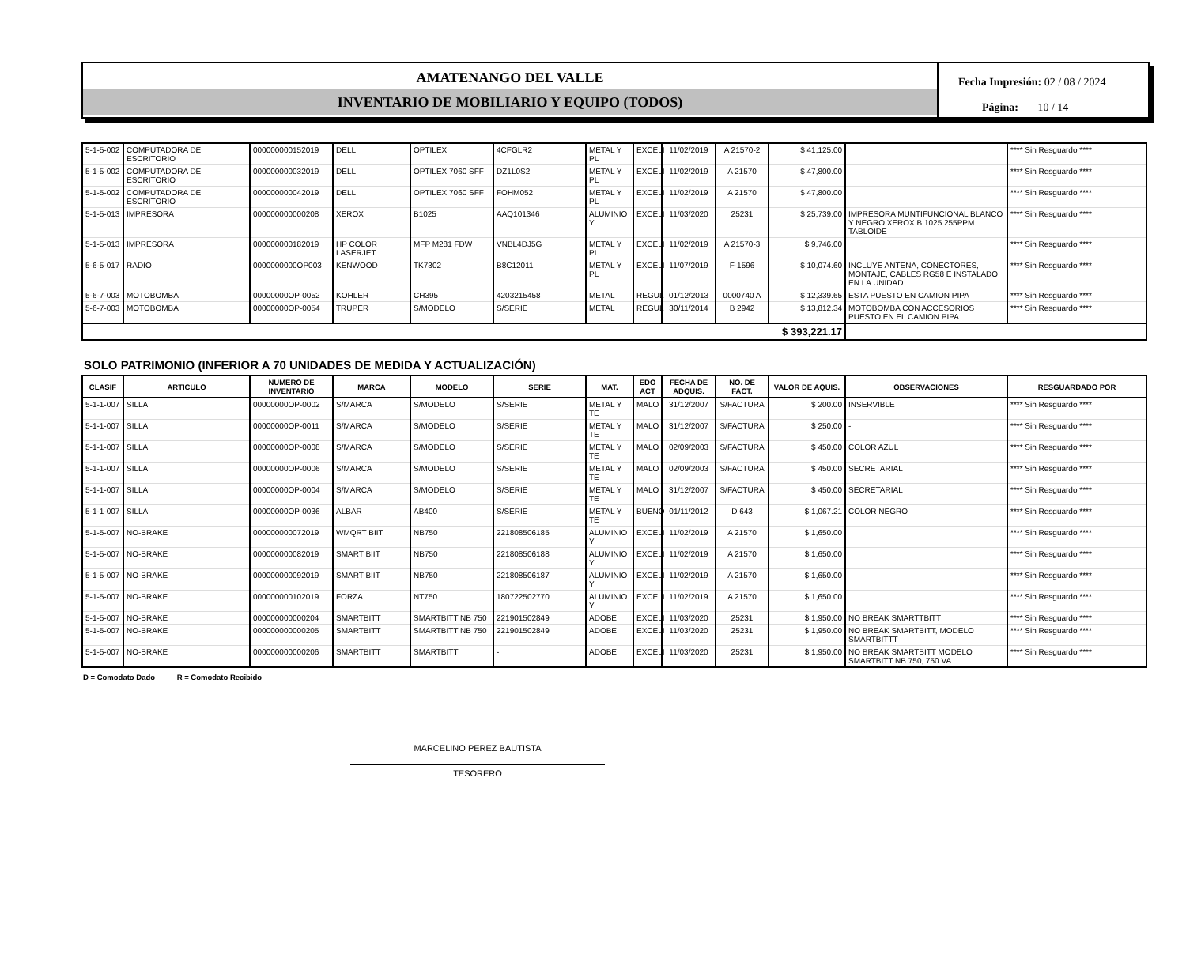AMATENANGO DEL VALLE
INVENTARIO DE MOBILIARIO Y EQUIPO (TODOS)
Fecha Impresión: 02 / 08 / 2024
Página: 10 / 14
| 5-1-5-002 | COMPUTADORA DE ESCRITORIO | 000000000152019 | DELL | OPTILEX | 4CFGLR2 | METAL Y PL | EXCELI | 11/02/2019 | A 21570-2 | $ 41,125.00 | | **** Sin Resguardo **** |
| 5-1-5-002 | COMPUTADORA DE ESCRITORIO | 000000000032019 | DELL | OPTILEX 7060 SFF | DZ1L0S2 | METAL Y PL | EXCELI | 11/02/2019 | A 21570 | $ 47,800.00 | | **** Sin Resguardo **** |
| 5-1-5-002 | COMPUTADORA DE ESCRITORIO | 000000000042019 | DELL | OPTILEX 7060 SFF | FOHM052 | METAL Y PL | EXCELI | 11/02/2019 | A 21570 | $ 47,800.00 | | **** Sin Resguardo **** |
| 5-1-5-013 | IMPRESORA | 000000000000208 | XEROX | B1025 | AAQ101346 | ALUMINIO Y | EXCELI | 11/03/2020 | 25231 | $ 25,739.00 | IMPRESORA MUNTIFUNCIONAL BLANCO Y NEGRO XEROX B 1025 255PPM TABLOIDE | **** Sin Resguardo **** |
| 5-1-5-013 | IMPRESORA | 000000000182019 | HP COLOR LASERJET | MFP M281 FDW | VNBL4DJ5G | METAL Y PL | EXCELI | 11/02/2019 | A 21570-3 | $ 9,746.00 | | **** Sin Resguardo **** |
| 5-6-5-017 | RADIO | 0000000000OP003 | KENWOOD | TK7302 | B8C12011 | METAL Y PL | EXCELI | 11/07/2019 | F-1596 | $ 10,074.60 | INCLUYE ANTENA, CONECTORES, MONTAJE, CABLES RG58 E INSTALADO EN LA UNIDAD | **** Sin Resguardo **** |
| 5-6-7-003 | MOTOBOMBA | 00000000OP-0052 | KOHLER | CH395 | 4203215458 | METAL | REGUL | 01/12/2013 | 0000740 A | $ 12,339.65 | ESTA PUESTO EN CAMION PIPA | **** Sin Resguardo **** |
| 5-6-7-003 | MOTOBOMBA | 00000000OP-0054 | TRUPER | S/MODELO | S/SERIE | METAL | REGUL | 30/11/2014 | B 2942 | $ 13,812.34 | MOTOBOMBA CON ACCESORIOS PUESTO EN EL CAMION PIPA | **** Sin Resguardo **** |
| $ 393,221.17 | | | | | | | | | | | | |
SOLO PATRIMONIO (INFERIOR A 70 UNIDADES DE MEDIDA Y ACTUALIZACIÓN)
| CLASIF | ARTICULO | NUMERO DE INVENTARIO | MARCA | MODELO | SERIE | MAT. | EDO ACT | FECHA DE ADQUIS. | NO. DE FACT. | VALOR DE AQUIS. | OBSERVACIONES | RESGUARDADO POR |
| --- | --- | --- | --- | --- | --- | --- | --- | --- | --- | --- | --- | --- |
| 5-1-1-007 | SILLA | 00000000OP-0002 | S/MARCA | S/MODELO | S/SERIE | METAL Y TE | MALO | 31/12/2007 | S/FACTURA | $ 200.00 | INSERVIBLE | **** Sin Resguardo **** |
| 5-1-1-007 | SILLA | 00000000OP-0011 | S/MARCA | S/MODELO | S/SERIE | METAL Y TE | MALO | 31/12/2007 | S/FACTURA | $ 250.00 | - | **** Sin Resguardo **** |
| 5-1-1-007 | SILLA | 00000000OP-0008 | S/MARCA | S/MODELO | S/SERIE | METAL Y TE | MALO | 02/09/2003 | S/FACTURA | $ 450.00 | COLOR AZUL | **** Sin Resguardo **** |
| 5-1-1-007 | SILLA | 00000000OP-0006 | S/MARCA | S/MODELO | S/SERIE | METAL Y TE | MALO | 02/09/2003 | S/FACTURA | $ 450.00 | SECRETARIAL | **** Sin Resguardo **** |
| 5-1-1-007 | SILLA | 00000000OP-0004 | S/MARCA | S/MODELO | S/SERIE | METAL Y TE | MALO | 31/12/2007 | S/FACTURA | $ 450.00 | SECRETARIAL | **** Sin Resguardo **** |
| 5-1-1-007 | SILLA | 00000000OP-0036 | ALBAR | AB400 | S/SERIE | METAL Y TE | BUENO | 01/11/2012 | D 643 | $ 1,067.21 | COLOR NEGRO | **** Sin Resguardo **** |
| 5-1-5-007 | NO-BRAKE | 000000000072019 | WMQRT BIIT | NB750 | 221808506185 | ALUMINIO Y | EXCELI | 11/02/2019 | A 21570 | $ 1,650.00 | | **** Sin Resguardo **** |
| 5-1-5-007 | NO-BRAKE | 000000000082019 | SMART BIIT | NB750 | 221808506188 | ALUMINIO Y | EXCELI | 11/02/2019 | A 21570 | $ 1,650.00 | | **** Sin Resguardo **** |
| 5-1-5-007 | NO-BRAKE | 000000000092019 | SMART BIIT | NB750 | 221808506187 | ALUMINIO Y | EXCELI | 11/02/2019 | A 21570 | $ 1,650.00 | | **** Sin Resguardo **** |
| 5-1-5-007 | NO-BRAKE | 000000000102019 | FORZA | NT750 | 180722502770 | ALUMINIO Y | EXCELI | 11/02/2019 | A 21570 | $ 1,650.00 | | **** Sin Resguardo **** |
| 5-1-5-007 | NO-BRAKE | 000000000000204 | SMARTBITT | SMARTBITT NB 750 | 221901502849 | ADOBE | EXCELI | 11/03/2020 | 25231 | $ 1,950.00 | NO BREAK SMARTTBITT | **** Sin Resguardo **** |
| 5-1-5-007 | NO-BRAKE | 000000000000205 | SMARTBITT | SMARTBITT NB 750 | 221901502849 | ADOBE | EXCELI | 11/03/2020 | 25231 | $ 1,950.00 | NO BREAK SMARTBITT, MODELO SMARTBITTT | **** Sin Resguardo **** |
| 5-1-5-007 | NO-BRAKE | 000000000000206 | SMARTBITT | SMARTBITT | - | ADOBE | EXCELI | 11/03/2020 | 25231 | $ 1,950.00 | NO BREAK SMARTBITT MODELO SMARTBITT NB 750, 750 VA | **** Sin Resguardo **** |
D = Comodato Dado R = Comodato Recibido
MARCELINO PEREZ BAUTISTA
TESORERO